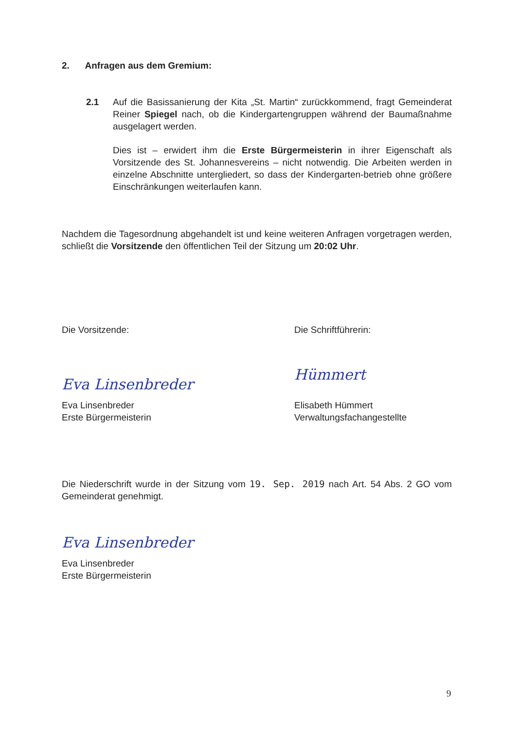2. Anfragen aus dem Gremium:
2.1 Auf die Basissanierung der Kita „St. Martin“ zurückkommend, fragt Gemeinderat Reiner Spiegel nach, ob die Kindergartengruppen während der Baumaßnahme ausgelagert werden.
Dies ist – erwidert ihm die Erste Bürgermeisterin in ihrer Eigenschaft als Vorsitzende des St. Johannesvereins – nicht notwendig. Die Arbeiten werden in einzelne Abschnitte untergliedert, so dass der Kindergarten-betrieb ohne größere Einschränkungen weiterlaufen kann.
Nachdem die Tagesordnung abgehandelt ist und keine weiteren Anfragen vorgetragen werden, schließt die Vorsitzende den öffentlichen Teil der Sitzung um 20:02 Uhr.
Die Vorsitzende:
Eva Linsenbreder
Eva Linsenbreder
Erste Bürgermeisterin
Die Schriftführerin:
Hümmert
Elisabeth Hümmert
Verwaltungsfachangestellte
Die Niederschrift wurde in der Sitzung vom 19. Sep. 2019 nach Art. 54 Abs. 2 GO vom Gemeinderat genehmigt.
Eva Linsenbreder
Eva Linsenbreder
Erste Bürgermeisterin
9